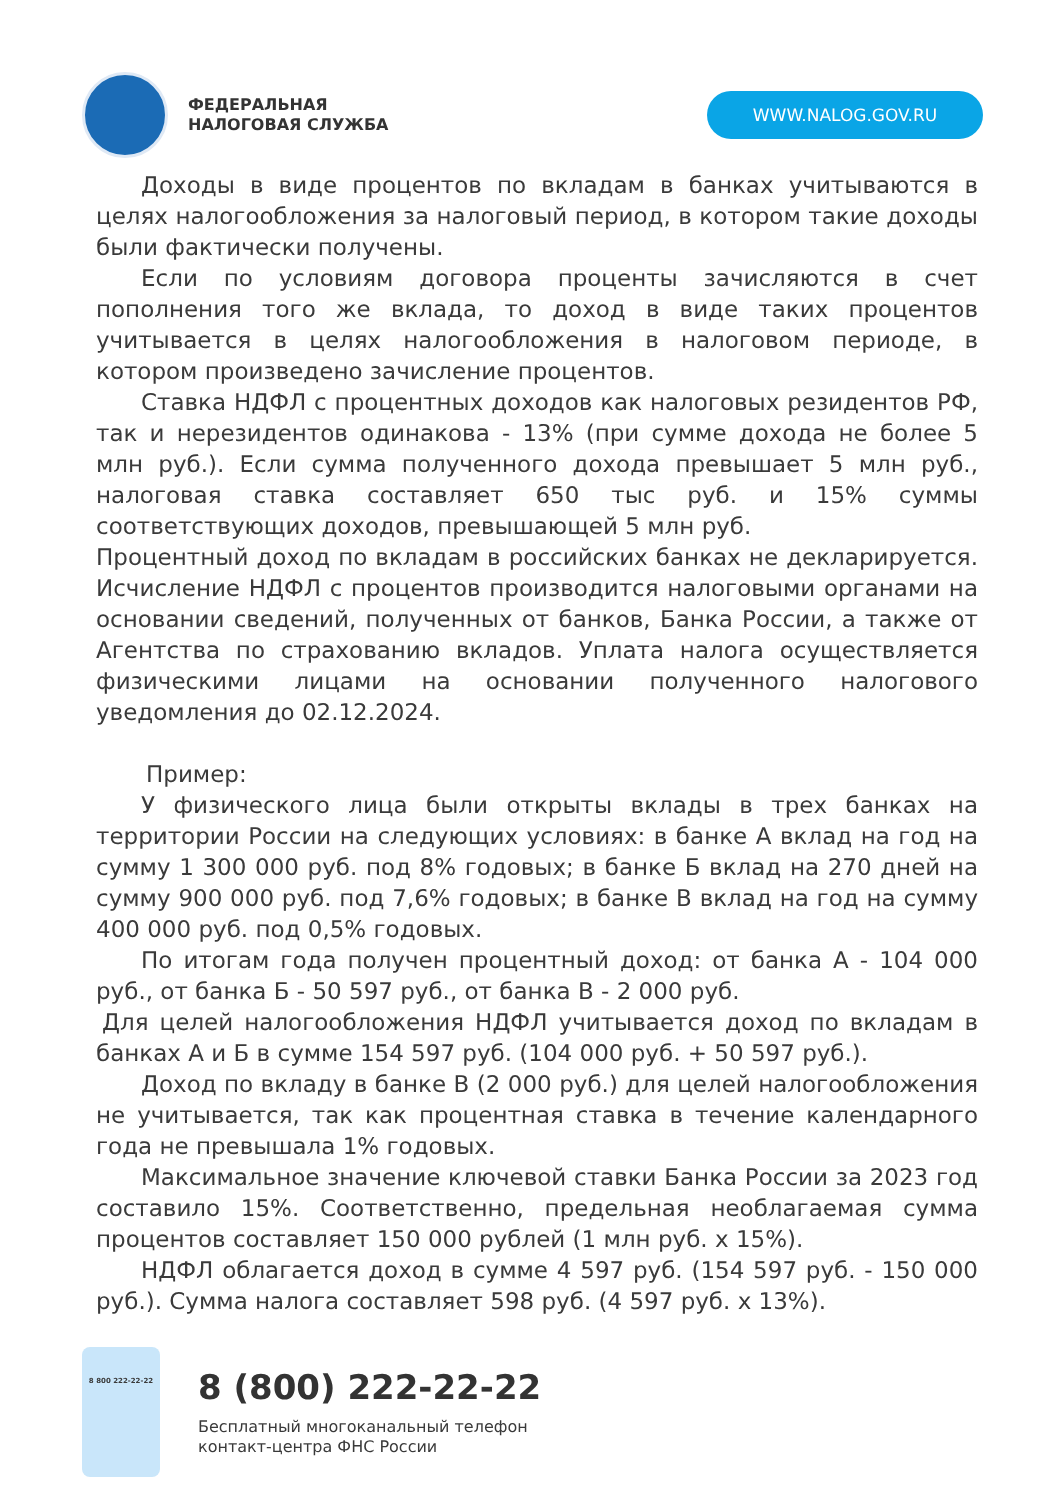ФЕДЕРАЛЬНАЯ
НАЛОГОВАЯ СЛУЖБА
WWW.NALOG.GOV.RU
Доходы в виде процентов по вкладам в банках учитываются в целях налогообложения за налоговый период, в котором такие доходы были фактически получены.
Если по условиям договора проценты зачисляются в счет пополнения того же вклада, то доход в виде таких процентов учитывается в целях налогообложения в налоговом периоде, в котором произведено зачисление процентов.
Ставка НДФЛ с процентных доходов как налоговых резидентов РФ, так и нерезидентов одинакова - 13% (при сумме дохода не более 5 млн руб.). Если сумма полученного дохода превышает 5 млн руб., налоговая ставка составляет 650 тыс руб. и 15% суммы соответствующих доходов, превышающей 5 млн руб.
Процентный доход по вкладам в российских банках не декларируется. Исчисление НДФЛ с процентов производится налоговыми органами на основании сведений, полученных от банков, Банка России, а также от Агентства по страхованию вкладов. Уплата налога осуществляется физическими лицами на основании полученного налогового уведомления до 02.12.2024.
Пример:
У физического лица были открыты вклады в трех банках на территории России на следующих условиях: в банке А вклад на год на сумму 1 300 000 руб. под 8% годовых; в банке Б вклад на 270 дней на сумму 900 000 руб. под 7,6% годовых; в банке В вклад на год на сумму 400 000 руб. под 0,5% годовых.
По итогам года получен процентный доход: от банка А - 104 000 руб., от банка Б - 50 597 руб., от банка В - 2 000 руб.
Для целей налогообложения НДФЛ учитывается доход по вкладам в банках А и Б в сумме 154 597 руб. (104 000 руб. + 50 597 руб.).
Доход по вкладу в банке В (2 000 руб.) для целей налогообложения не учитывается, так как процентная ставка в течение календарного года не превышала 1% годовых.
Максимальное значение ключевой ставки Банка России за 2023 год составило 15%. Соответственно, предельная необлагаемая сумма процентов составляет 150 000 рублей (1 млн руб. x 15%).
НДФЛ облагается доход в сумме 4 597 руб. (154 597 руб. - 150 000 руб.). Сумма налога составляет 598 руб. (4 597 руб. x 13%).
8 800 222-22-22
8 (800) 222-22-22
Бесплатный многоканальный телефон
контакт-центра ФНС России